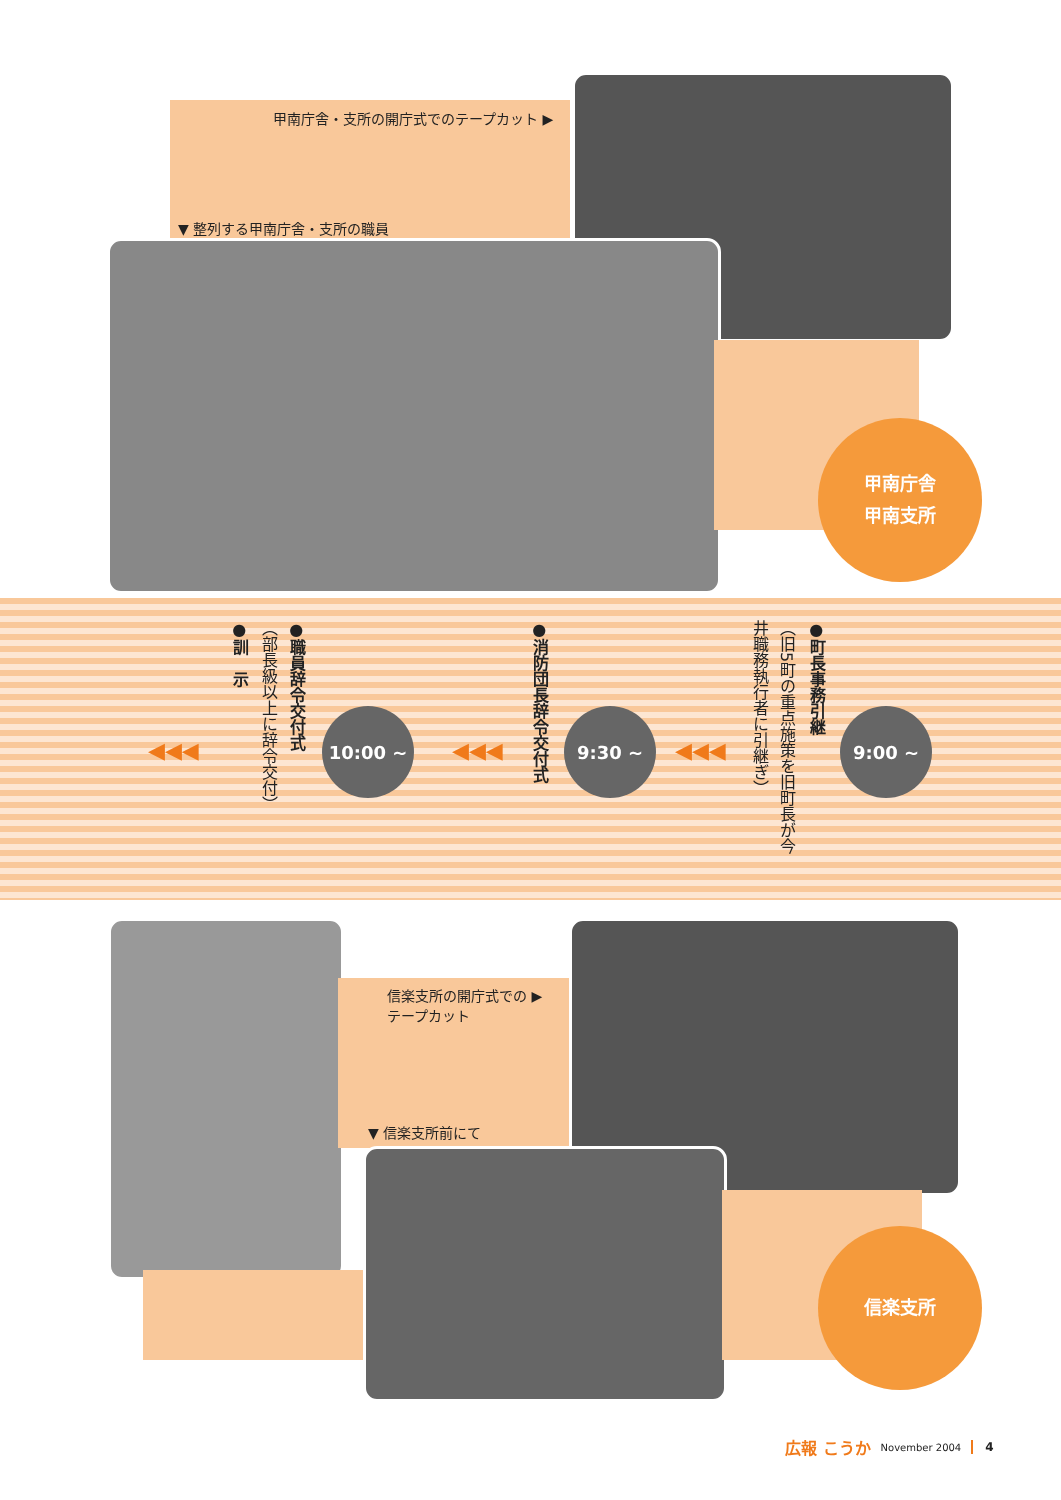甲南庁舎・支所の開庁式でのテープカット ▶
▼ 整列する甲南庁舎・支所の職員
甲南庁舎
甲南支所
●町長事務引継
（旧5町の重点施策を旧町長が今
井職務執行者に引継ぎ）
9:00 ~
◀◀◀
●消防団長辞令交付式
9:30 ~
◀◀◀
10:00 ~
●職員辞令交付式
（部長級以上に辞令交付）
●訓　示
◀◀◀
信楽支所の開庁式での ▶
テープカット
▼ 信楽支所前にて
信楽支所
広報 こうか November 2004 4